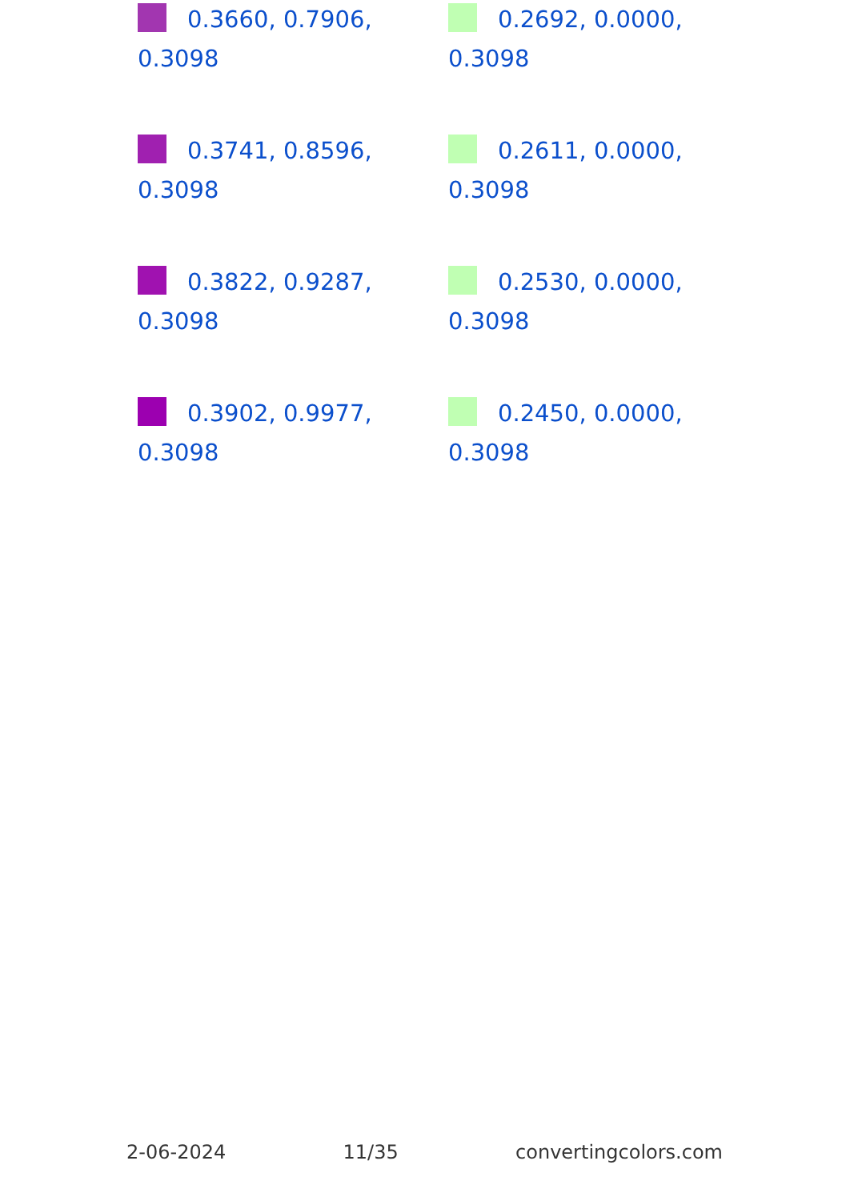0.3660, 0.7906, 0.3098
0.2692, 0.0000, 0.3098
0.3741, 0.8596, 0.3098
0.2611, 0.0000, 0.3098
0.3822, 0.9287, 0.3098
0.2530, 0.0000, 0.3098
0.3902, 0.9977, 0.3098
0.2450, 0.0000, 0.3098
2-06-2024 11/35 convertingcolors.com